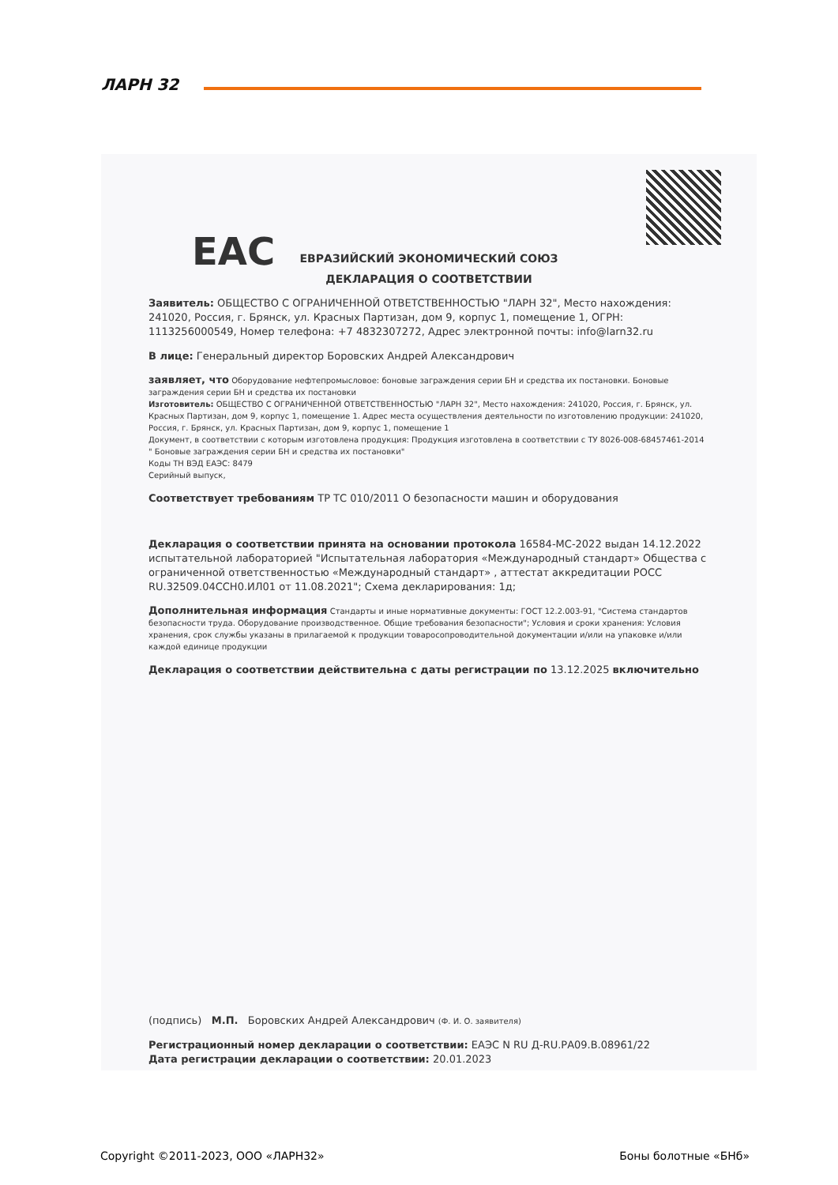ЛАРН 32
ЕАС
ЕВРАЗИЙСКИЙ ЭКОНОМИЧЕСКИЙ СОЮЗ
ДЕКЛАРАЦИЯ О СООТВЕТСТВИИ
Заявитель: ОБЩЕСТВО С ОГРАНИЧЕННОЙ ОТВЕТСТВЕННОСТЬЮ "ЛАРН 32", Место нахождения: 241020, Россия, г. Брянск, ул. Красных Партизан, дом 9, корпус 1, помещение 1, ОГРН: 1113256000549, Номер телефона: +7 4832307272, Адрес электронной почты: info@larn32.ru
В лице: Генеральный директор Боровских Андрей Александрович
заявляет, что Оборудование нефтепромысловое: боновые заграждения серии БН и средства их постановки. Боновые заграждения серии БН и средства их постановки
Изготовитель: ОБЩЕСТВО С ОГРАНИЧЕННОЙ ОТВЕТСТВЕННОСТЬЮ "ЛАРН 32", Место нахождения: 241020, Россия, г. Брянск, ул. Красных Партизан, дом 9, корпус 1, помещение 1. Адрес места осуществления деятельности по изготовлению продукции: 241020, Россия, г. Брянск, ул. Красных Партизан, дом 9, корпус 1, помещение 1
Документ, в соответствии с которым изготовлена продукция: Продукция изготовлена в соответствии с ТУ 8026-008-68457461-2014 " Боновые заграждения серии БН и средства их постановки"
Коды ТН ВЭД ЕАЭС: 8479
Серийный выпуск,
Соответствует требованиям ТР ТС 010/2011 О безопасности машин и оборудования
Декларация о соответствии принята на основании протокола 16584-МС-2022 выдан 14.12.2022 испытательной лабораторией "Испытательная лаборатория «Международный стандарт» Общества с ограниченной ответственностью «Международный стандарт» , аттестат аккредитации РОСС RU.32509.04ССН0.ИЛ01 от 11.08.2021"; Схема декларирования: 1д;
Дополнительная информация Стандарты и иные нормативные документы: ГОСТ 12.2.003-91, "Система стандартов безопасности труда. Оборудование производственное. Общие требования безопасности"; Условия и сроки хранения: Условия хранения, срок службы указаны в прилагаемой к продукции товаросопроводительной документации и/или на упаковке и/или каждой единице продукции
Декларация о соответствии действительна с даты регистрации по 13.12.2025 включительно
(подпись) М.П. Боровских Андрей Александрович (Ф. И. О. заявителя)
Регистрационный номер декларации о соответствии: ЕАЭС N RU Д-RU.РА09.В.08961/22
Дата регистрации декларации о соответствии: 20.01.2023
Copyright ©2011-2023, ООО «ЛАРН32» Боны болотные «БНб»